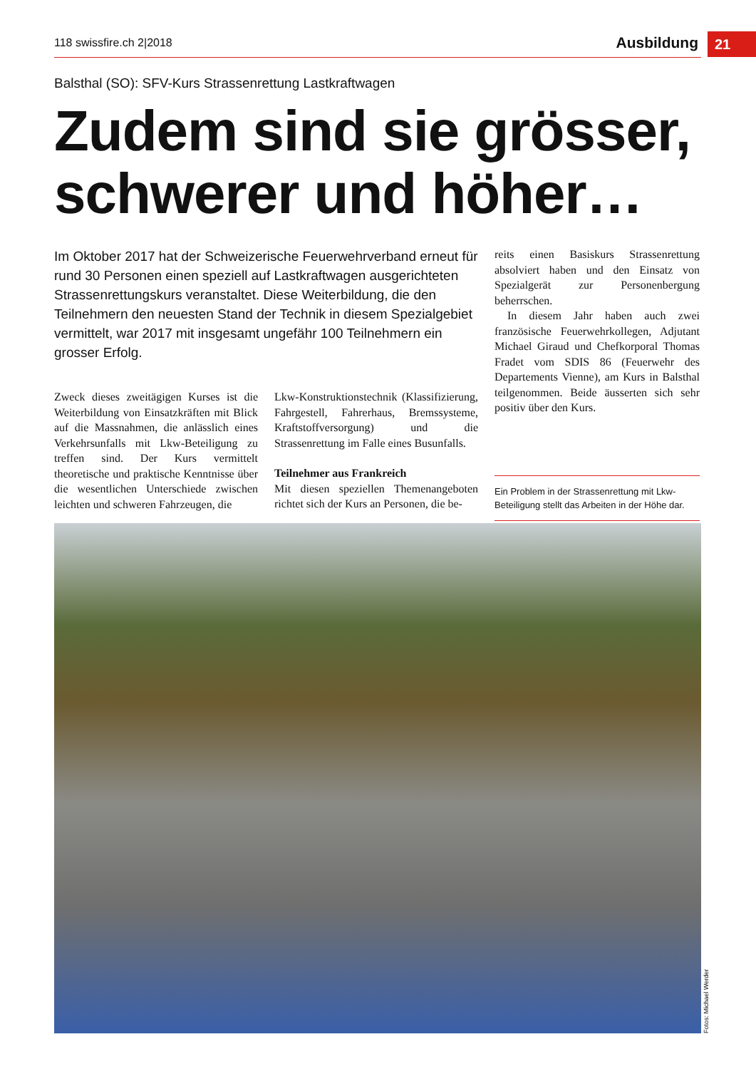118 swissfire.ch 2|2018 Ausbildung 21
Balsthal (SO): SFV-Kurs Strassenrettung Lastkraftwagen
Zudem sind sie grösser, schwerer und höher…
Im Oktober 2017 hat der Schweizerische Feuerwehrverband erneut für rund 30 Personen einen speziell auf Lastkraftwagen ausgerichteten Strassenrettungskurs veranstaltet. Diese Weiterbildung, die den Teilnehmern den neuesten Stand der Technik in diesem Spezialgebiet vermittelt, war 2017 mit insgesamt ungefähr 100 Teilnehmern ein grosser Erfolg.
Zweck dieses zweitägigen Kurses ist die Weiterbildung von Einsatzkräften mit Blick auf die Massnahmen, die anlässlich eines Verkehrsunfalls mit Lkw-Beteiligung zu treffen sind. Der Kurs vermittelt theoretische und praktische Kenntnisse über die wesentlichen Unterschiede zwischen leichten und schweren Fahrzeugen, die
Lkw-Konstruktionstechnik (Klassifizierung, Fahrgestell, Fahrerhaus, Bremssysteme, Kraftstoffversorgung) und die Strassenrettung im Falle eines Busunfalls.
Teilnehmer aus Frankreich
Mit diesen speziellen Themenangeboten richtet sich der Kurs an Personen, die be-
reits einen Basiskurs Strassenrettung absolviert haben und den Einsatz von Spezialgerät zur Personenbergung beherrschen.
In diesem Jahr haben auch zwei französische Feuerwehrkollegen, Adjutant Michael Giraud und Chefkorporal Thomas Fradet vom SDIS 86 (Feuerwehr des Departements Vienne), am Kurs in Balsthal teilgenommen. Beide äusserten sich sehr positiv über den Kurs.
Ein Problem in der Strassenrettung mit Lkw-Beteiligung stellt das Arbeiten in der Höhe dar.
Fotos: Michael Werder